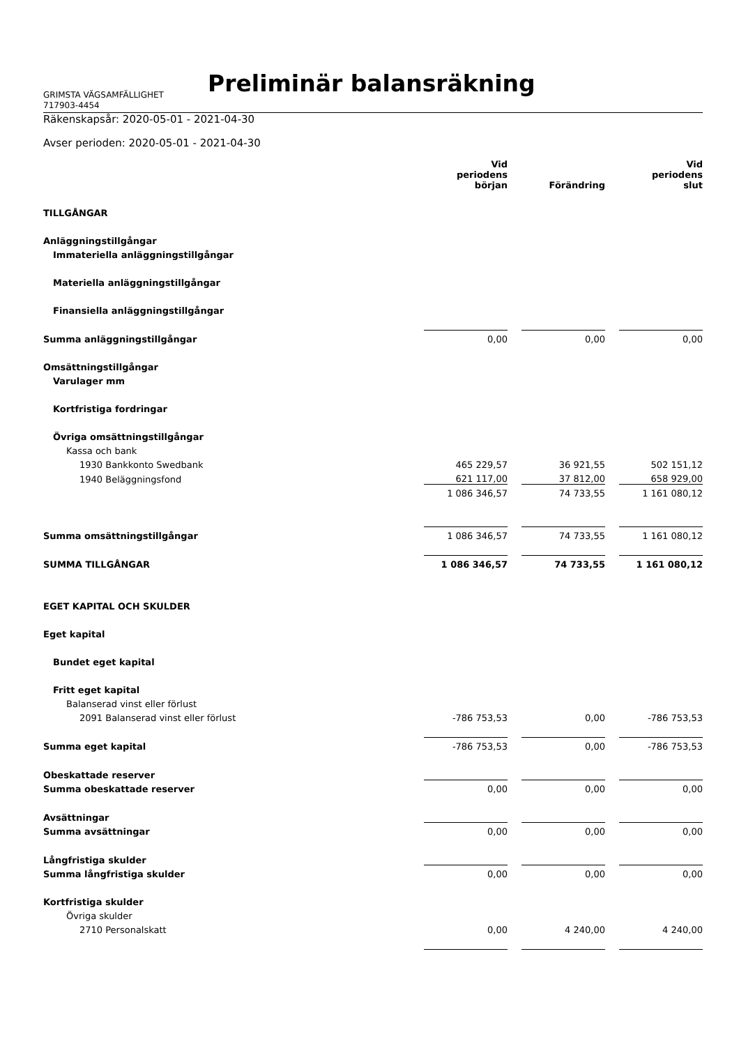Preliminär balansräkning
GRIMSTA VÄGSAMFÄLLIGHET
717903-4454
Räkenskapsår: 2020-05-01 - 2021-04-30
Avser perioden: 2020-05-01 - 2021-04-30
| | Vid periodens början | | Förändring | | Vid periodens slut |
| TILLGÅNGAR | | | | | |
| Anläggningstillgångar | | | | | |
| Immateriella anläggningstillgångar | | | | | |
| Materiella anläggningstillgångar | | | | | |
| Finansiella anläggningstillgångar | | | | | |
| Summa anläggningstillgångar | 0,00 | | 0,00 | | 0,00 |
| Omsättningstillgångar | | | | | |
| Varulager mm | | | | | |
| Kortfristiga fordringar | | | | | |
| Övriga omsättningstillgångar | | | | | |
| Kassa och bank | | | | | |
| 1930 Bankkonto Swedbank | 465 229,57 | | 36 921,55 | | 502 151,12 |
| 1940 Beläggningsfond | 621 117,00 | | 37 812,00 | | 658 929,00 |
| | 1 086 346,57 | | 74 733,55 | | 1 161 080,12 |
| Summa omsättningstillgångar | 1 086 346,57 | | 74 733,55 | | 1 161 080,12 |
| SUMMA TILLGÅNGAR | 1 086 346,57 | | 74 733,55 | | 1 161 080,12 |
| EGET KAPITAL OCH SKULDER | | | | | |
| Eget kapital | | | | | |
| Bundet eget kapital | | | | | |
| Fritt eget kapital | | | | | |
| Balanserad vinst eller förlust | | | | | |
| 2091 Balanserad vinst eller förlust | -786 753,53 | | 0,00 | | -786 753,53 |
| Summa eget kapital | -786 753,53 | | 0,00 | | -786 753,53 |
| Obeskattade reserver | | | | | |
| Summa obeskattade reserver | 0,00 | | 0,00 | | 0,00 |
| Avsättningar | | | | | |
| Summa avsättningar | 0,00 | | 0,00 | | 0,00 |
| Långfristiga skulder | | | | | |
| Summa långfristiga skulder | 0,00 | | 0,00 | | 0,00 |
| Kortfristiga skulder | | | | | |
| Övriga skulder | | | | | |
| 2710 Personalskatt | 0,00 | | 4 240,00 | | 4 240,00 |